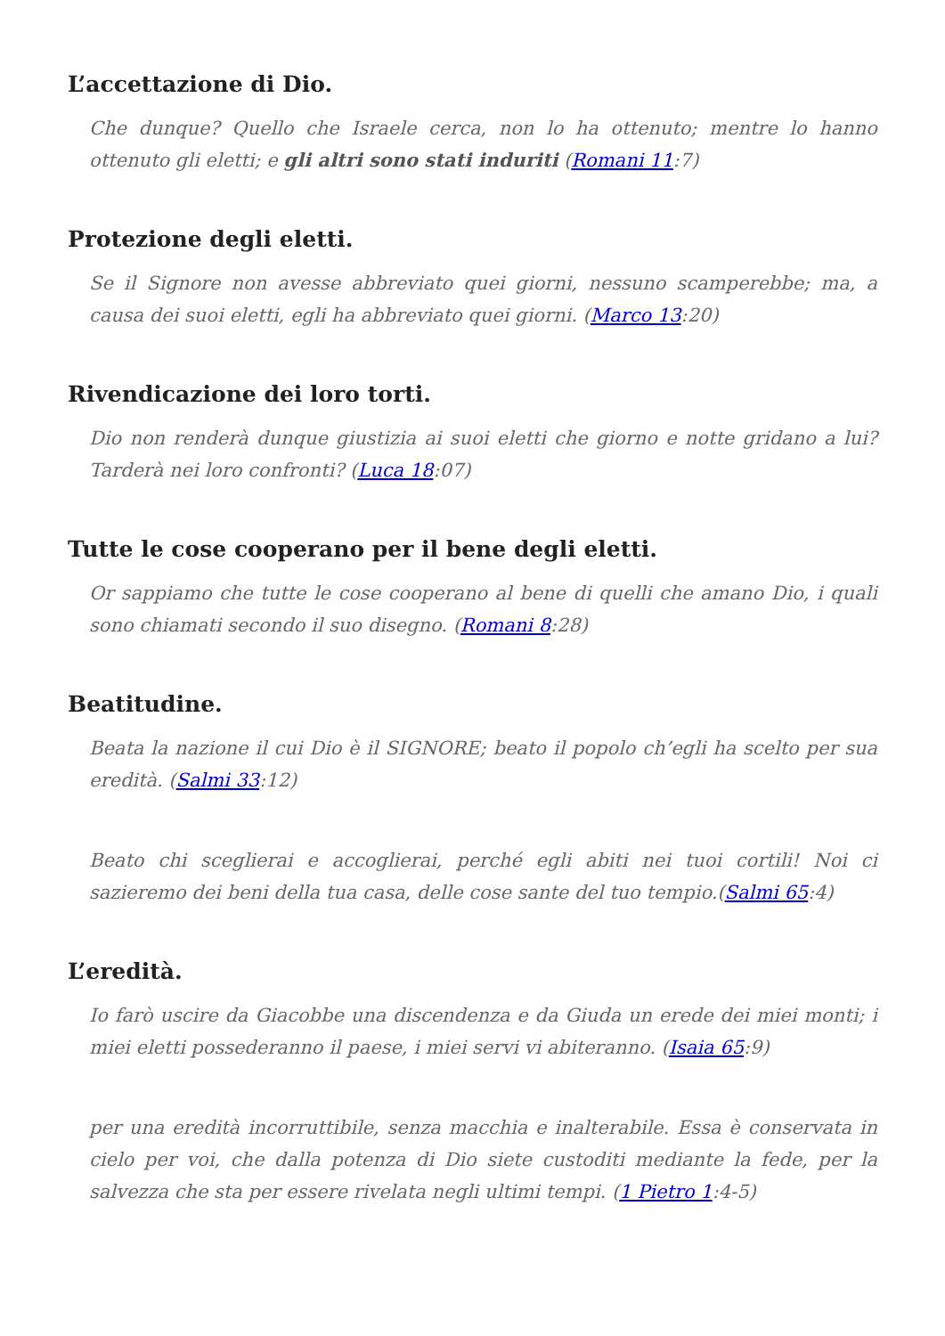L’accettazione di Dio.
Che dunque? Quello che Israele cerca, non lo ha ottenuto; mentre lo hanno ottenuto gli eletti; e gli altri sono stati induriti (Romani 11:7)
Protezione degli eletti.
Se il Signore non avesse abbreviato quei giorni, nessuno scamperebbe; ma, a causa dei suoi eletti, egli ha abbreviato quei giorni. (Marco 13:20)
Rivendicazione dei loro torti.
Dio non renderà dunque giustizia ai suoi eletti che giorno e notte gridano a lui? Tarderà nei loro confronti? (Luca 18:07)
Tutte le cose cooperano per il bene degli eletti.
Or sappiamo che tutte le cose cooperano al bene di quelli che amano Dio, i quali sono chiamati secondo il suo disegno. (Romani 8:28)
Beatitudine.
Beata la nazione il cui Dio è il SIGNORE; beato il popolo ch’egli ha scelto per sua eredità. (Salmi 33:12)
Beato chi sceglierai e accoglierai, perché egli abiti nei tuoi cortili! Noi ci sazieremo dei beni della tua casa, delle cose sante del tuo tempio.(Salmi 65:4)
L’eredità.
Io farò uscire da Giacobbe una discendenza e da Giuda un erede dei miei monti; i miei eletti possederanno il paese, i miei servi vi abiteranno. (Isaia 65:9)
per una eredità incorruttibile, senza macchia e inalterabile. Essa è conservata in cielo per voi, che dalla potenza di Dio siete custoditi mediante la fede, per la salvezza che sta per essere rivelata negli ultimi tempi. (1 Pietro 1:4-5)